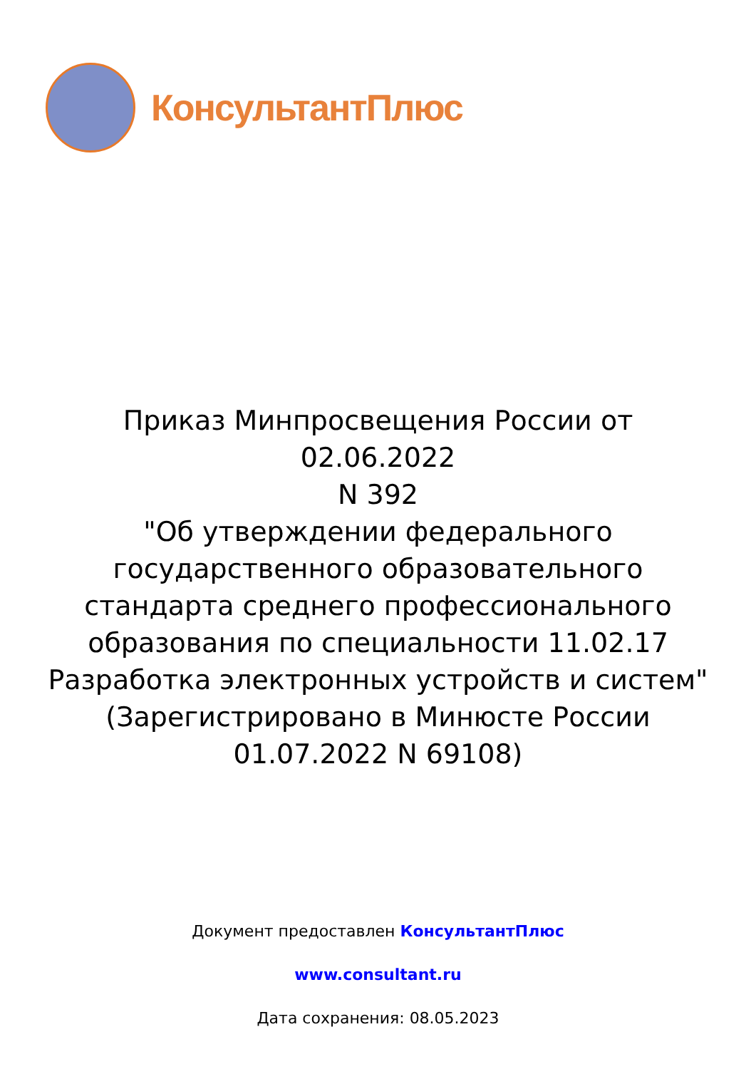КонсультантПлюс
Приказ Минпросвещения России от 02.06.2022
N 392
"Об утверждении федерального государственного образовательного стандарта среднего профессионального образования по специальности 11.02.17 Разработка электронных устройств и систем"
(Зарегистрировано в Минюсте России
01.07.2022 N 69108)
Документ предоставлен КонсультантПлюс
www.consultant.ru
Дата сохранения: 08.05.2023